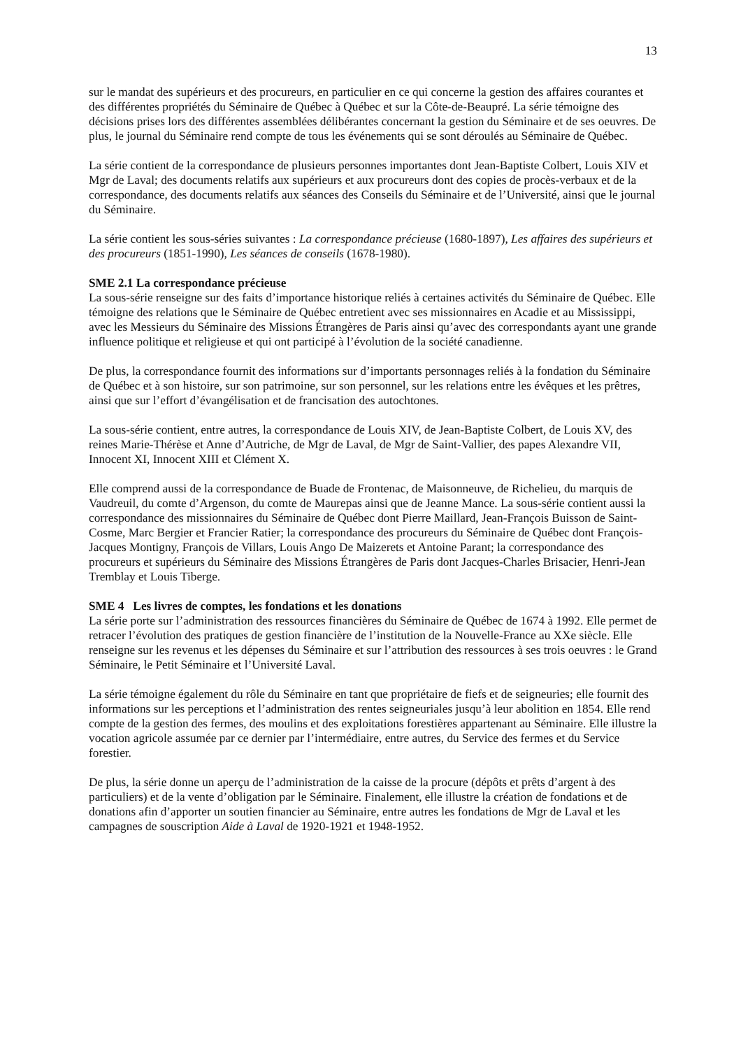13
sur le mandat des supérieurs et des procureurs, en particulier en ce qui concerne la gestion des affaires courantes et des différentes propriétés du Séminaire de Québec à Québec et sur la Côte-de-Beaupré. La série témoigne des décisions prises lors des différentes assemblées délibérantes concernant la gestion du Séminaire et de ses oeuvres. De plus, le journal du Séminaire rend compte de tous les événements qui se sont déroulés au Séminaire de Québec.
La série contient de la correspondance de plusieurs personnes importantes dont Jean-Baptiste Colbert, Louis XIV et Mgr de Laval; des documents relatifs aux supérieurs et aux procureurs dont des copies de procès-verbaux et de la correspondance, des documents relatifs aux séances des Conseils du Séminaire et de l’Université, ainsi que le journal du Séminaire.
La série contient les sous-séries suivantes : La correspondance précieuse (1680-1897), Les affaires des supérieurs et des procureurs (1851-1990), Les séances de conseils (1678-1980).
SME 2.1 La correspondance précieuse
La sous-série renseigne sur des faits d’importance historique reliés à certaines activités du Séminaire de Québec. Elle témoigne des relations que le Séminaire de Québec entretient avec ses missionnaires en Acadie et au Mississippi, avec les Messieurs du Séminaire des Missions Étrangères de Paris ainsi qu’avec des correspondants ayant une grande influence politique et religieuse et qui ont participé à l’évolution de la société canadienne.
De plus, la correspondance fournit des informations sur d’importants personnages reliés à la fondation du Séminaire de Québec et à son histoire, sur son patrimoine, sur son personnel, sur les relations entre les évêques et les prêtres, ainsi que sur l’effort d’évangélisation et de francisation des autochtones.
La sous-série contient, entre autres, la correspondance de Louis XIV, de Jean-Baptiste Colbert, de Louis XV, des reines Marie-Thérèse et Anne d’Autriche, de Mgr de Laval, de Mgr de Saint-Vallier, des papes Alexandre VII, Innocent XI, Innocent XIII et Clément X.
Elle comprend aussi de la correspondance de Buade de Frontenac, de Maisonneuve, de Richelieu, du marquis de Vaudreuil, du comte d’Argenson, du comte de Maurepas ainsi que de Jeanne Mance. La sous-série contient aussi la correspondance des missionnaires du Séminaire de Québec dont Pierre Maillard, Jean-François Buisson de Saint-Cosme, Marc Bergier et Francier Ratier; la correspondance des procureurs du Séminaire de Québec dont François-Jacques Montigny, François de Villars, Louis Ango De Maizerets et Antoine Parant; la correspondance des procureurs et supérieurs du Séminaire des Missions Étrangères de Paris dont Jacques-Charles Brisacier, Henri-Jean Tremblay et Louis Tiberge.
SME 4 Les livres de comptes, les fondations et les donations
La série porte sur l’administration des ressources financières du Séminaire de Québec de 1674 à 1992. Elle permet de retracer l’évolution des pratiques de gestion financière de l’institution de la Nouvelle-France au XXe siècle. Elle renseigne sur les revenus et les dépenses du Séminaire et sur l’attribution des ressources à ses trois oeuvres : le Grand Séminaire, le Petit Séminaire et l’Université Laval.
La série témoigne également du rôle du Séminaire en tant que propriétaire de fiefs et de seigneuries; elle fournit des informations sur les perceptions et l’administration des rentes seigneuriales jusqu’à leur abolition en 1854. Elle rend compte de la gestion des fermes, des moulins et des exploitations forestières appartenant au Séminaire. Elle illustre la vocation agricole assumée par ce dernier par l’intermédiaire, entre autres, du Service des fermes et du Service forestier.
De plus, la série donne un aperçu de l’administration de la caisse de la procure (dépôts et prêts d’argent à des particuliers) et de la vente d’obligation par le Séminaire. Finalement, elle illustre la création de fondations et de donations afin d’apporter un soutien financier au Séminaire, entre autres les fondations de Mgr de Laval et les campagnes de souscription Aide à Laval de 1920-1921 et 1948-1952.